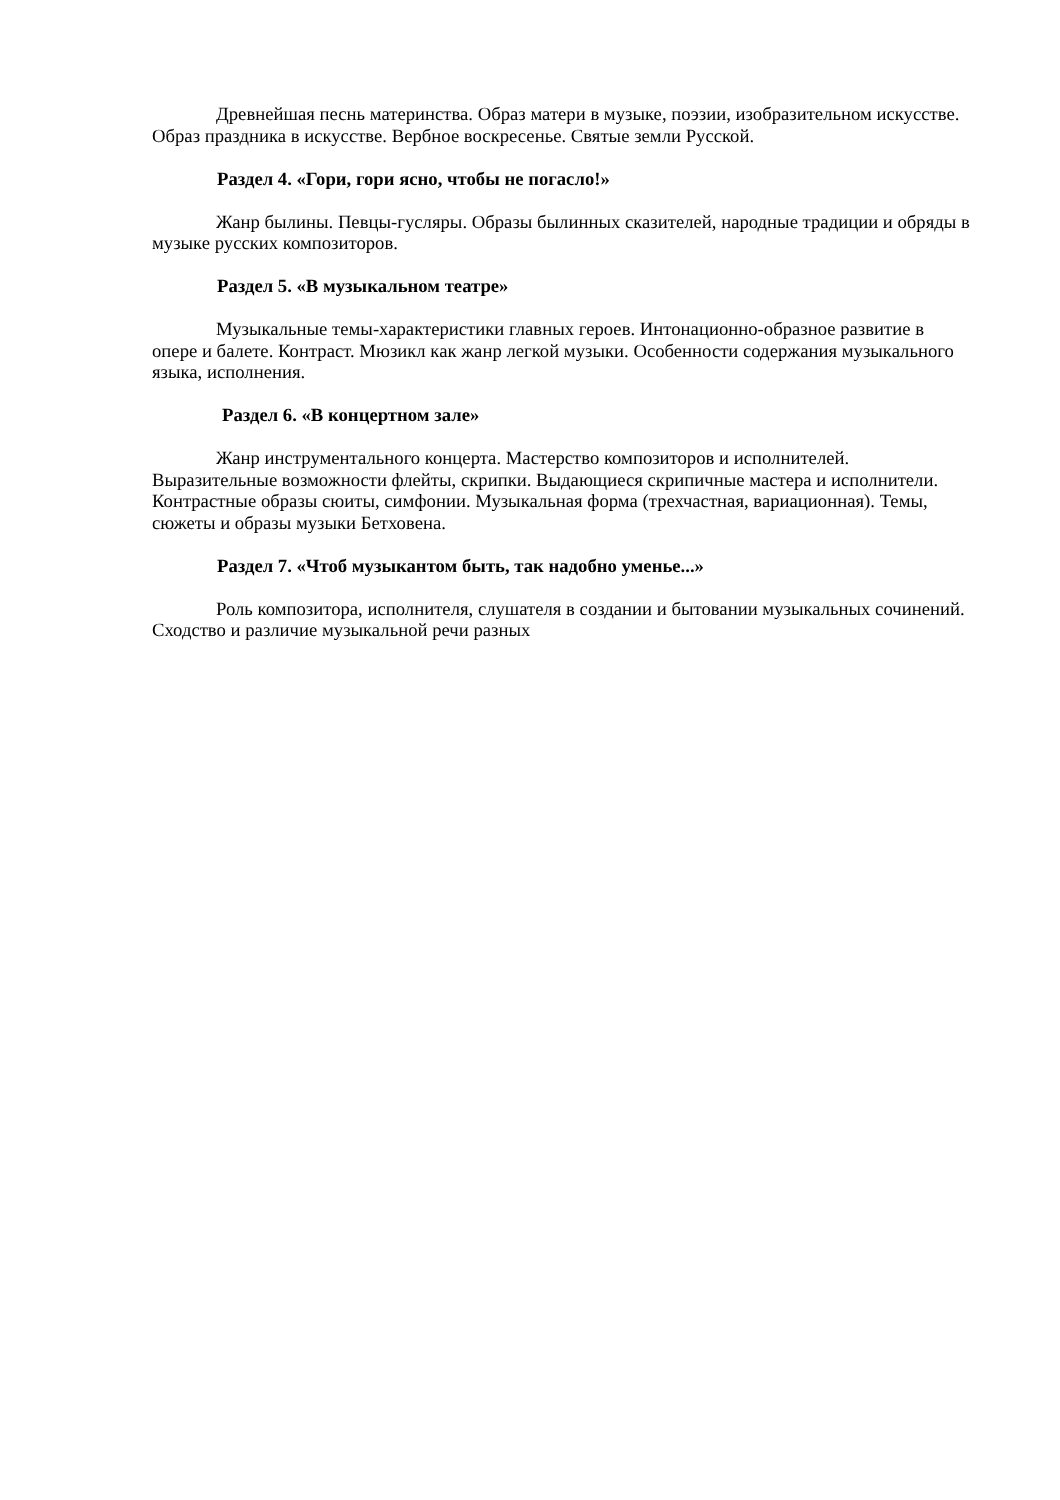Древнейшая песнь материнства. Образ матери в музыке, поэзии, изобразительном искусстве. Образ праздника в искусстве. Вербное воскресенье. Святые земли Русской.
Раздел 4. «Гори, гори ясно, чтобы не погасло!»
Жанр былины. Певцы-гусляры. Образы былинных сказителей, народные традиции и обряды в музыке русских композиторов.
Раздел 5. «В музыкальном театре»
Музыкальные темы-характеристики главных героев. Интонационно-образное развитие в опере и балете. Контраст. Мюзикл как жанр легкой музыки. Особенности содержания музыкального языка, исполнения.
Раздел 6. «В концертном зале»
Жанр инструментального концерта. Мастерство композиторов и исполнителей. Выразительные возможности флейты, скрипки. Выдающиеся скрипичные мастера и исполнители. Контрастные образы сюиты, симфонии. Музыкальная форма (трехчастная, вариационная). Темы, сюжеты и образы музыки Бетховена.
Раздел 7. «Чтоб музыкантом быть, так надобно уменье...»
Роль композитора, исполнителя, слушателя в создании и бытовании музыкальных сочинений. Сходство и различие музыкальной речи разных